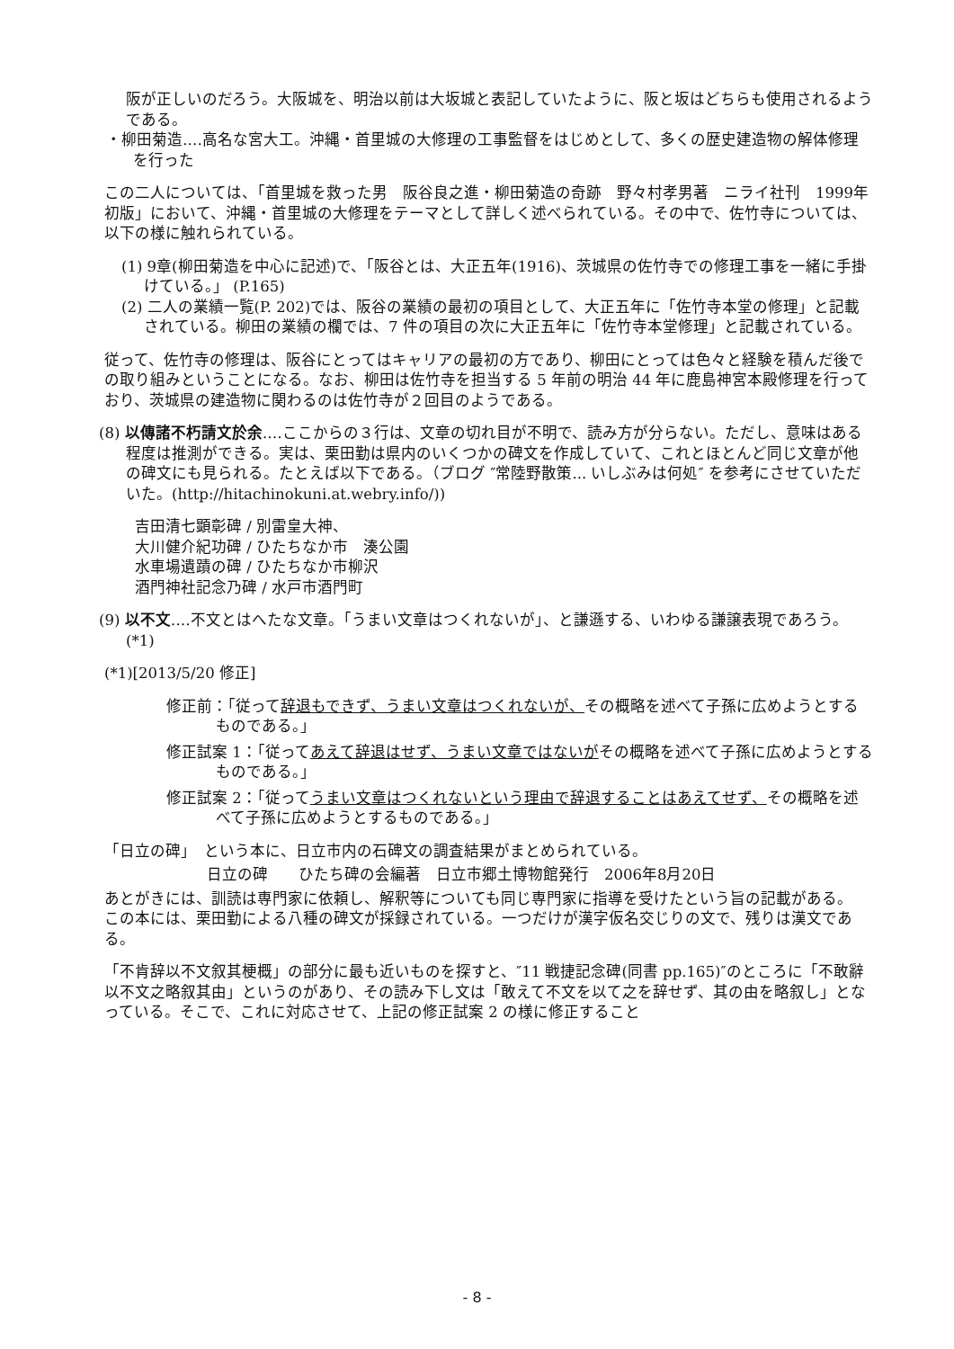阪が正しいのだろう。大阪城を、明治以前は大坂城と表記していたように、阪と坂はどちらも使用されるようである。
・柳田菊造‥‥高名な宮大工。沖縄・首里城の大修理の工事監督をはじめとして、多くの歴史建造物の解体修理を行った
この二人については、「首里城を救った男　阪谷良之進・柳田菊造の奇跡　野々村孝男著　ニライ社刊　1999年初版」において、沖縄・首里城の大修理をテーマとして詳しく述べられている。その中で、佐竹寺については、以下の様に触れられている。
(1) 9章(柳田菊造を中心に記述)で、「阪谷とは、大正五年(1916)、茨城県の佐竹寺での修理工事を一緒に手掛けている。」 (P.165)
(2) 二人の業績一覧(P. 202)では、阪谷の業績の最初の項目として、大正五年に「佐竹寺本堂の修理」と記載されている。柳田の業績の欄では、7 件の項目の次に大正五年に「佐竹寺本堂修理」と記載されている。
従って、佐竹寺の修理は、阪谷にとってはキャリアの最初の方であり、柳田にとっては色々と経験を積んだ後での取り組みということになる。なお、柳田は佐竹寺を担当する 5 年前の明治 44 年に鹿島神宮本殿修理を行っており、茨城県の建造物に関わるのは佐竹寺が２回目のようである。
(8) 以傳諸不朽請文於余‥‥ここからの３行は、文章の切れ目が不明で、読み方が分らない。ただし、意味はある程度は推測ができる。実は、栗田勤は県内のいくつかの碑文を作成していて、これとほとんど同じ文章が他の碑文にも見られる。たとえば以下である。（ブログ ″常陸野散策... いしぶみは何処″ を参考にさせていただいた。(http://hitachinokuni.at.webry.info/))
吉田清七顕彰碑 / 別雷皇大神、
大川健介紀功碑 / ひたちなか市　湊公園
水車場遺蹟の碑 / ひたちなか市柳沢
酒門神社記念乃碑 / 水戸市酒門町
(9) 以不文‥‥不文とはへたな文章。「うまい文章はつくれないが」、と謙遜する、いわゆる謙譲表現であろう。(*1)
(*1)[2013/5/20 修正]
修正前：「従って辞退もできず、うまい文章はつくれないが、その概略を述べて子孫に広めようとするものである。」
修正試案 1：「従ってあえて辞退はせず、うまい文章ではないがその概略を述べて子孫に広めようとするものである。」
修正試案 2：「従ってうまい文章はつくれないという理由で辞退することはあえてせず、その概略を述べて子孫に広めようとするものである。」
「日立の碑」　という本に、日立市内の石碑文の調査結果がまとめられている。
日立の碑　　ひたち碑の会編著　日立市郷土博物館発行　2006年8月20日
あとがきには、訓読は専門家に依頼し、解釈等についても同じ専門家に指導を受けたという旨の記載がある。
この本には、栗田勤による八種の碑文が採録されている。一つだけが漢字仮名交じりの文で、残りは漢文である。
「不肯辞以不文叙其梗概」の部分に最も近いものを探すと、″11 戦捷記念碑(同書 pp.165)″のところに「不敢辭以不文之略叙其由」というのがあり、その読み下し文は「敢えて不文を以て之を辞せず、其の由を略叙し」となっている。そこで、これに対応させて、上記の修正試案 2 の様に修正すること
- 8 -